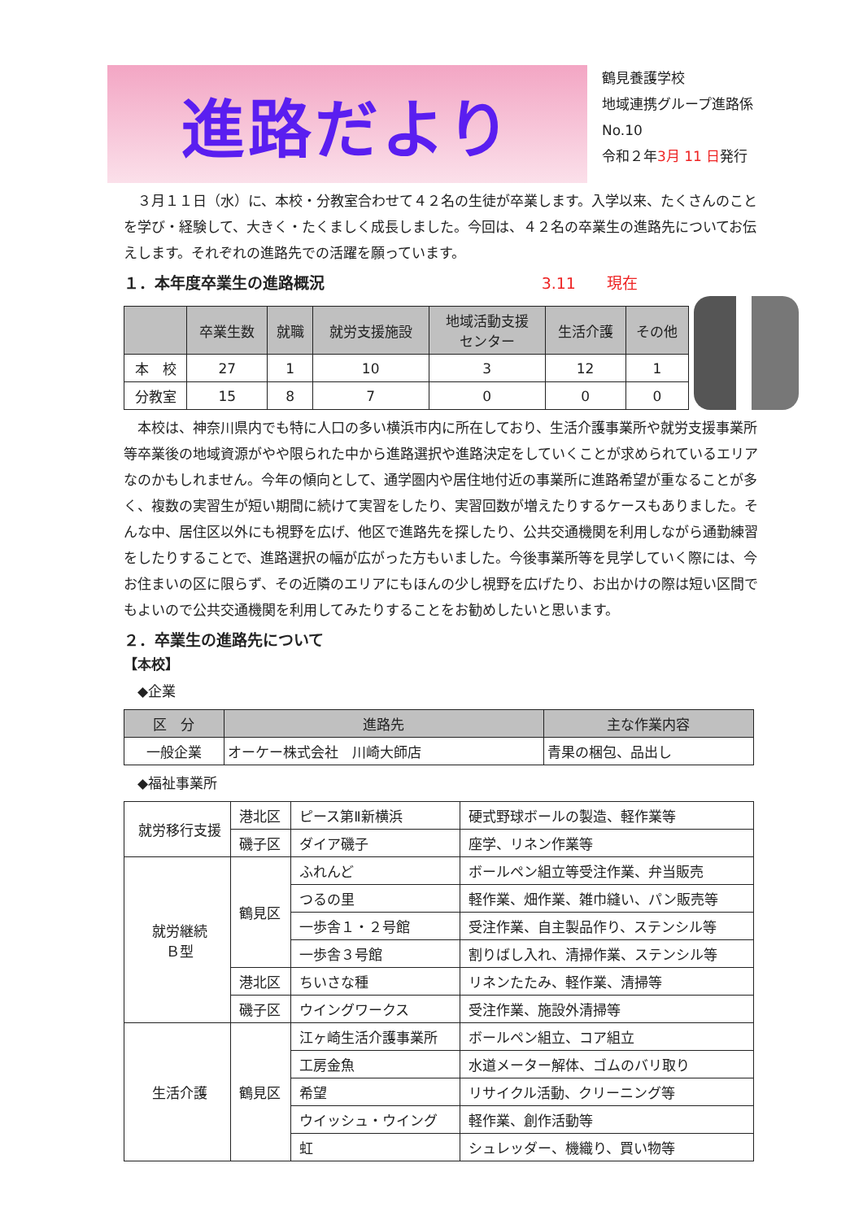進路だより
鶴見養護学校
地域連携グループ進路係
No.10
令和２年3月 11 日発行
　３月１１日（水）に、本校・分教室合わせて４２名の生徒が卒業します。入学以来、たくさんのことを学び・経験して、大きく・たくましく成長しました。今回は、４２名の卒業生の進路先についてお伝えします。それぞれの進路先での活躍を願っています。
１．本年度卒業生の進路概況 3.11　　現在
| | 卒業生数 | 就職 | 就労支援施設 | 地域活動支援 センター | 生活介護 | その他 |
| --- | --- | --- | --- | --- | --- | --- |
| 本 校 | 27 | 1 | 10 | 3 | 12 | 1 |
| 分教室 | 15 | 8 | 7 | 0 | 0 | 0 |
　本校は、神奈川県内でも特に人口の多い横浜市内に所在しており、生活介護事業所や就労支援事業所等卒業後の地域資源がやや限られた中から進路選択や進路決定をしていくことが求められているエリアなのかもしれません。今年の傾向として、通学圏内や居住地付近の事業所に進路希望が重なることが多く、複数の実習生が短い期間に続けて実習をしたり、実習回数が増えたりするケースもありました。そんな中、居住区以外にも視野を広げ、他区で進路先を探したり、公共交通機関を利用しながら通勤練習をしたりすることで、進路選択の幅が広がった方もいました。今後事業所等を見学していく際には、今お住まいの区に限らず、その近隣のエリアにもほんの少し視野を広げたり、お出かけの際は短い区間でもよいので公共交通機関を利用してみたりすることをお勧めしたいと思います。
２．卒業生の進路先について
【本校】
　◆企業
| 区 分 | 進路先 | 主な作業内容 |
| --- | --- | --- |
| 一般企業 | オーケー株式会社 川崎大師店 | 青果の梱包、品出し |
　◆福祉事業所
| 就労移行支援 | 港北区 | ピース第Ⅱ新横浜 | 硬式野球ボールの製造、軽作業等 |
| | 磯子区 | ダイア磯子 | 座学、リネン作業等 |
| 就労継続 Ｂ型 | 鶴見区 | ふれんど | ボールペン組立等受注作業、弁当販売 |
| | | つるの里 | 軽作業、畑作業、雑巾縫い、パン販売等 |
| | | 一歩舎１・２号館 | 受注作業、自主製品作り、ステンシル等 |
| | | 一歩舎３号館 | 割りばし入れ、清掃作業、ステンシル等 |
| | 港北区 | ちいさな種 | リネンたたみ、軽作業、清掃等 |
| | 磯子区 | ウイングワークス | 受注作業、施設外清掃等 |
| 生活介護 | 鶴見区 | 江ヶ崎生活介護事業所 | ボールペン組立、コア組立 |
| | | 工房金魚 | 水道メーター解体、ゴムのバリ取り |
| | | 希望 | リサイクル活動、クリーニング等 |
| | | ウイッシュ・ウイング | 軽作業、創作活動等 |
| | | 虹 | シュレッダー、機織り、買い物等 |